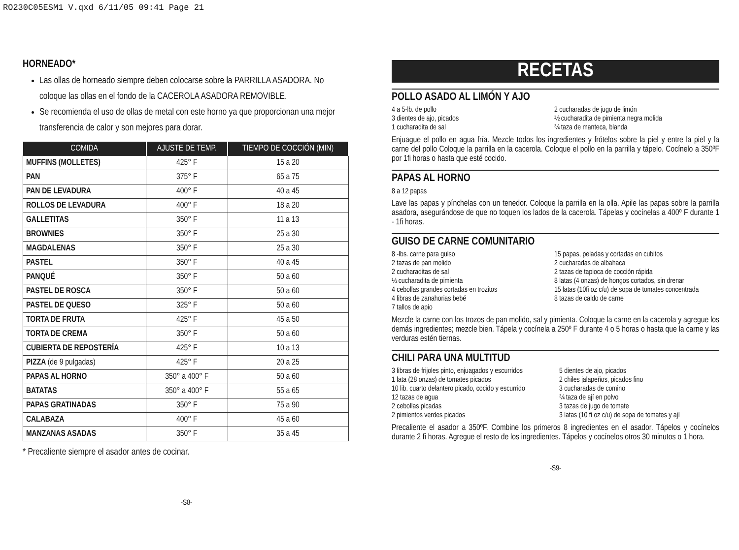RO230C05ESM1 V.qxd 6/11/05 09:41 Page 21
HORNEADO*
Las ollas de horneado siempre deben colocarse sobre la PARRILLA ASADORA. No coloque las ollas en el fondo de la CACEROLA ASADORA REMOVIBLE.
Se recomienda el uso de ollas de metal con este horno ya que proporcionan una mejor transferencia de calor y son mejores para dorar.
| COMIDA | AJUSTE DE TEMP. | TIEMPO DE COCCIÓN (MIN) |
| --- | --- | --- |
| MUFFINS (MOLLETES) | 425° F | 15 a 20 |
| PAN | 375° F | 65 a 75 |
| PAN DE LEVADURA | 400° F | 40 a 45 |
| ROLLOS DE LEVADURA | 400° F | 18 a 20 |
| GALLETITAS | 350° F | 11 a 13 |
| BROWNIES | 350° F | 25 a 30 |
| MAGDALENAS | 350° F | 25 a 30 |
| PASTEL | 350° F | 40 a 45 |
| PANQUÉ | 350° F | 50 a 60 |
| PASTEL DE ROSCA | 350° F | 50 a 60 |
| PASTEL DE QUESO | 325° F | 50 a 60 |
| TORTA DE FRUTA | 425° F | 45 a 50 |
| TORTA DE CREMA | 350° F | 50 a 60 |
| CUBIERTA DE REPOSTERÍA | 425° F | 10 a 13 |
| PIZZA (de 9 pulgadas) | 425° F | 20 a 25 |
| PAPAS AL HORNO | 350° a 400° F | 50 a 60 |
| BATATAS | 350° a 400° F | 55 a 65 |
| PAPAS GRATINADAS | 350° F | 75 a 90 |
| CALABAZA | 400° F | 45 a 60 |
| MANZANAS ASADAS | 350° F | 35 a 45 |
* Precaliente siempre el asador antes de cocinar.
-S8-
RECETAS
POLLO ASADO AL LIMÓN Y AJO
4 a 5-lb. de pollo
3 dientes de ajo, picados
1 cucharadita de sal
2 cucharadas de jugo de limón
½ cucharadita de pimienta negra molida
¾ taza de manteca, blanda
Enjuague el pollo en agua fría. Mezcle todos los ingredientes y frótelos sobre la piel y entre la piel y la carne del pollo Coloque la parrilla en la cacerola. Coloque el pollo en la parrilla y tápelo. Cocínelo a 350ºF por 1fi horas o hasta que esté cocido.
PAPAS AL HORNO
8 a 12 papas
Lave las papas y pínchelas con un tenedor. Coloque la parrilla en la olla. Apile las papas sobre la parrilla asadora, asegurándose de que no toquen los lados de la cacerola. Tápelas y cocínelas a 400º F durante 1 - 1fi horas.
GUISO DE CARNE COMUNITARIO
8 -lbs. carne para guiso
2 tazas de pan molido
2 cucharaditas de sal
½ cucharadita de pimienta
4 cebollas grandes cortadas en trozitos
4 libras de zanahorias bebé
7 tallos de apio
15 papas, peladas y cortadas en cubitos
2 cucharadas de albahaca
2 tazas de tapioca de cocción rápida
8 latas (4 onzas) de hongos cortados, sin drenar
15 latas (10fi oz c/u) de sopa de tomates concentrada
8 tazas de caldo de carne
Mezcle la carne con los trozos de pan molido, sal y pimienta. Coloque la carne en la cacerola y agregue los demás ingredientes; mezcle bien. Tápela y cocínela a 250º F durante 4 o 5 horas o hasta que la carne y las verduras estén tiernas.
CHILI PARA UNA MULTITUD
3 libras de frijoles pinto, enjuagados y escurridos
1 lata (28 onzas) de tomates picados
10 lib. cuarto delantero picado, cocido y escurrido
12 tazas de agua
2 cebollas picadas
2 pimientos verdes picados
5 dientes de ajo, picados
2 chiles jalapeños, picados fino
3 cucharadas de comino
¾ taza de ají en polvo
3 tazas de jugo de tomate
3 latas (10 fi oz c/u) de sopa de tomates y ají
Precaliente el asador a 350ºF. Combine los primeros 8 ingredientes en el asador. Tápelos y cocínelos durante 2 fi horas. Agregue el resto de los ingredientes. Tápelos y cocínelos otros 30 minutos o 1 hora.
-S9-